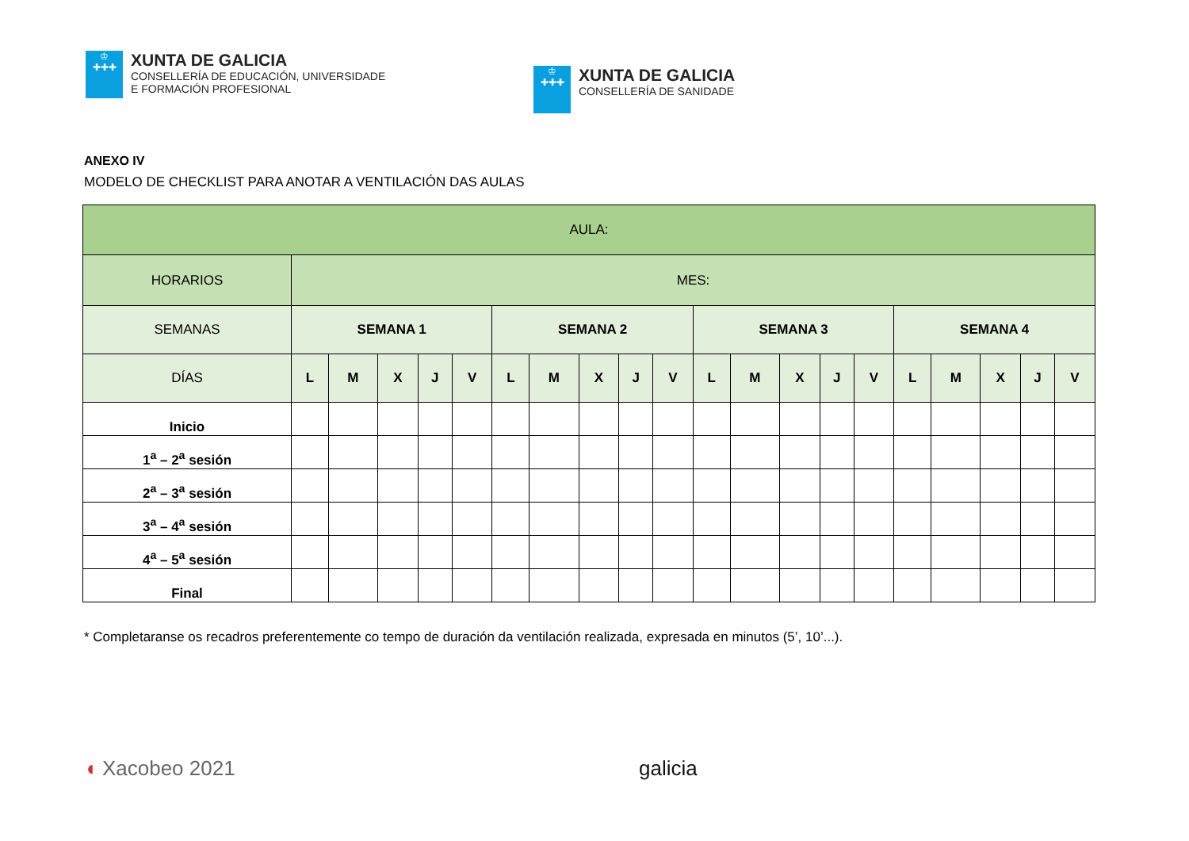♔
✚✚✚
XUNTA DE GALICIA
CONSELLERÍA DE EDUCACIÓN, UNIVERSIDADE
E FORMACIÓN PROFESIONAL
♔
✚✚✚
XUNTA DE GALICIA
CONSELLERÍA DE SANIDADE
ANEXO IV
MODELO DE CHECKLIST PARA ANOTAR A VENTILACIÓN DAS AULAS
| AULA: | | | | | | | | | | | | | | | | | | | | |
| --- | --- | --- | --- | --- | --- | --- | --- | --- | --- | --- | --- | --- | --- | --- | --- | --- | --- | --- | --- | --- |
| HORARIOS | MES: | | | | | | | | | | | | | | | | | | | |
| SEMANAS | SEMANA 1 | | | | | SEMANA 2 | | | | | SEMANA 3 | | | | | SEMANA 4 | | | | |
| DÍAS | L | M | X | J | V | L | M | X | J | V | L | M | X | J | V | L | M | X | J | V |
| Inicio | | | | | | | | | | | | | | | | | | | | |
| 1<sup>a</sup> – 2<sup>a</sup> sesión | | | | | | | | | | | | | | | | | | | | |
| 2<sup>a</sup> – 3<sup>a</sup> sesión | | | | | | | | | | | | | | | | | | | | |
| 3<sup>a</sup> – 4<sup>a</sup> sesión | | | | | | | | | | | | | | | | | | | | |
| 4<sup>a</sup> – 5<sup>a</sup> sesión | | | | | | | | | | | | | | | | | | | | |
| Final | | | | | | | | | | | | | | | | | | | | |
* Completaranse os recadros preferentemente co tempo de duración da ventilación realizada, expresada en minutos (5’, 10’...).
◖ Xacobeo 2021 galicia